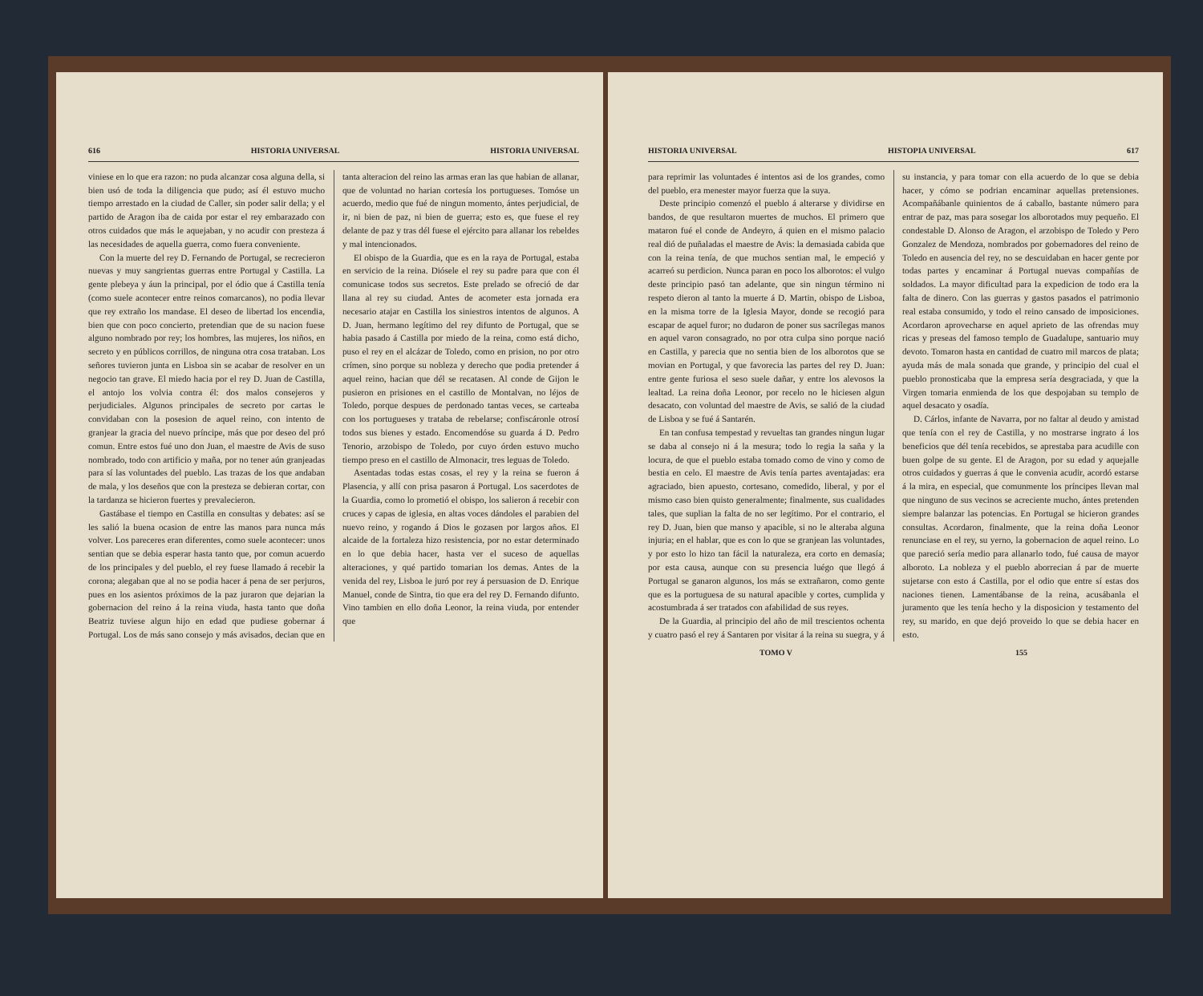616 HISTORIA UNIVERSAL HISTORIA UNIVERSAL
viniese en lo que era razon: no puda alcanzar cosa alguna della, si bien usó de toda la diligencia que pudo; así él estuvo mucho tiempo arrestado en la ciudad de Caller, sin poder salir della; y el partido de Aragon iba de caida por estar el rey embarazado con otros cuidados que más le aquejaban, y no acudir con presteza á las necesidades de aquella guerra, como fuera conveniente.
Con la muerte del rey D. Fernando de Portugal, se recrecieron nuevas y muy sangrientas guerras entre Portugal y Castilla. La gente plebeya y áun la principal, por el ódio que á Castilla tenía (como suele acontecer entre reinos comarcanos), no podia llevar que rey extraño los mandase. El deseo de libertad los encendia, bien que con poco concierto, pretendian que de su nacion fuese alguno nombrado por rey; los hombres, las mujeres, los niños, en secreto y en públicos corrillos, de ninguna otra cosa trataban. Los señores tuvieron junta en Lisboa sin se acabar de resolver en un negocio tan grave. El miedo hacia por el rey D. Juan de Castilla, el antojo los volvia contra él: dos malos consejeros y perjudiciales. Algunos principales de secreto por cartas le convidaban con la posesion de aquel reino, con intento de granjear la gracia del nuevo príncipe, más que por deseo del pró comun. Entre estos fué uno don Juan, el maestre de Avis de suso nombrado, todo con artificio y maña, por no tener aún granjeadas para sí las voluntades del pueblo. Las trazas de los que andaban de mala, y los deseños que con la presteza se debieran cortar, con la tardanza se hicieron fuertes y prevalecieron.
Gastábase el tiempo en Castilla en consultas y debates: así se les salió la buena ocasion de entre las manos para nunca más volver. Los pareceres eran diferentes, como suele acontecer: unos sentian que se debia esperar hasta tanto que, por comun acuerdo de los principales y del pueblo, el rey fuese llamado á recebir la corona; alegaban que al no se podia hacer á pena de ser perjuros, pues en los asientos próximos de la paz juraron que dejarian la gobernacion del reino á la reina viuda, hasta tanto que doña Beatriz tuviese algun hijo en edad que pudiese gobernar á Portugal. Los de más sano consejo y más avisados, decian que en tanta alteracion del reino las armas eran las que habian de allanar, que de voluntad no harian cortesía los portugueses. Tomóse un acuerdo, medio que fué de ningun momento, ántes perjudicial, de ir, ni bien de paz, ni bien de guerra; esto es, que fuese el rey delante de paz y tras dél fuese el ejército para allanar los rebeldes y mal intencionados.
El obispo de la Guardia, que es en la raya de Portugal, estaba en servicio de la reina. Diósele el rey su padre para que con él comunicase todos sus secretos. Este prelado se ofreció de dar llana al rey su ciudad. Antes de acometer esta jornada era necesario atajar en Castilla los siniestros intentos de algunos. A D. Juan, hermano legítimo del rey difunto de Portugal, que se habia pasado á Castilla por miedo de la reina, como está dicho, puso el rey en el alcázar de Toledo, como en prision, no por otro crímen, sino porque su nobleza y derecho que podia pretender á aquel reino, hacian que dél se recatasen. Al conde de Gijon le pusieron en prisiones en el castillo de Montalvan, no léjos de Toledo, porque despues de perdonado tantas veces, se carteaba con los portugueses y trataba de rebelarse; confiscáronle otrosí todos sus bienes y estado. Encomendóse su guarda á D. Pedro Tenorio, arzobispo de Toledo, por cuyo órden estuvo mucho tiempo preso en el castillo de Almonacir, tres leguas de Toledo.
Asentadas todas estas cosas, el rey y la reina se fueron á Plasencia, y allí con prisa pasaron á Portugal. Los sacerdotes de la Guardia, como lo prometió el obispo, los salieron á recebir con cruces y capas de iglesia, en altas voces dándoles el parabien del nuevo reino, y rogando á Dios le gozasen por largos años. El alcaide de la fortaleza hizo resistencia, por no estar determinado en lo que debia hacer, hasta ver el suceso de aquellas alteraciones, y qué partido tomarian los demas. Antes de la venida del rey, Lisboa le juró por rey á persuasion de D. Enrique Manuel, conde de Sintra, tio que era del rey D. Fernando difunto. Vino tambien en ello doña Leonor, la reina viuda, por entender que
HISTORIA UNIVERSAL HISTOPIA UNIVERSAL 617
para reprimir las voluntades é intentos asi de los grandes, como del pueblo, era menester mayor fuerza que la suya.
Deste principio comenzó el pueblo á alterarse y dividirse en bandos, de que resultaron muertes de muchos. El primero que mataron fué el conde de Andeyro, á quien en el mismo palacio real dió de puñaladas el maestre de Avis: la demasiada cabida que con la reina tenía, de que muchos sentian mal, le empeció y acarreó su perdicion. Nunca paran en poco los alborotos: el vulgo deste principio pasó tan adelante, que sin ningun término ni respeto dieron al tanto la muerte á D. Martin, obispo de Lisboa, en la misma torre de la Iglesia Mayor, donde se recogió para escapar de aquel furor; no dudaron de poner sus sacrílegas manos en aquel varon consagrado, no por otra culpa sino porque nació en Castilla, y parecia que no sentia bien de los alborotos que se movian en Portugal, y que favorecia las partes del rey D. Juan: entre gente furiosa el seso suele dañar, y entre los alevosos la lealtad. La reina doña Leonor, por recelo no le hiciesen algun desacato, con voluntad del maestre de Avis, se salió de la ciudad de Lisboa y se fué á Santarén.
En tan confusa tempestad y revueltas tan grandes ningun lugar se daba al consejo ni á la mesura; todo lo regia la saña y la locura, de que el pueblo estaba tomado como de vino y como de bestia en celo. El maestre de Avis tenía partes aventajadas: era agraciado, bien apuesto, cortesano, comedido, liberal, y por el mismo caso bien quisto generalmente; finalmente, sus cualidades tales, que suplian la falta de no ser legítimo. Por el contrario, el rey D. Juan, bien que manso y apacible, si no le alteraba alguna injuria; en el hablar, que es con lo que se granjean las voluntades, y por esto lo hizo tan fácil la naturaleza, era corto en demasía; por esta causa, aunque con su presencia luégo que llegó á Portugal se ganaron algunos, los más se extrañaron, como gente que es la portuguesa de su natural apacible y cortes, cumplida y acostumbrada á ser tratados con afabilidad de sus reyes.
De la Guardia, al principio del año de mil trescientos ochenta y cuatro pasó el rey á Santaren por visitar á la reina su suegra, y á su instancia, y para tomar con ella acuerdo de lo que se debia hacer, y cómo se podrian encaminar aquellas pretensiones. Acompañábanle quinientos de á caballo, bastante número para entrar de paz, mas para sosegar los alborotados muy pequeño. El condestable D. Alonso de Aragon, el arzobispo de Toledo y Pero Gonzalez de Mendoza, nombrados por gobernadores del reino de Toledo en ausencia del rey, no se descuidaban en hacer gente por todas partes y encaminar á Portugal nuevas compañías de soldados. La mayor dificultad para la expedicion de todo era la falta de dinero. Con las guerras y gastos pasados el patrimonio real estaba consumido, y todo el reino cansado de imposiciones. Acordaron aprovecharse en aquel aprieto de las ofrendas muy ricas y preseas del famoso templo de Guadalupe, santuario muy devoto. Tomaron hasta en cantidad de cuatro mil marcos de plata; ayuda más de mala sonada que grande, y principio del cual el pueblo pronosticaba que la empresa sería desgraciada, y que la Virgen tomaria enmienda de los que despojaban su templo de aquel desacato y osadía.
D. Cárlos, infante de Navarra, por no faltar al deudo y amistad que tenía con el rey de Castilla, y no mostrarse ingrato á los beneficios que dél tenía recebidos, se aprestaba para acudille con buen golpe de su gente. El de Aragon, por su edad y aquejalle otros cuidados y guerras á que le convenia acudir, acordó estarse á la mira, en especial, que comunmente los príncipes llevan mal que ninguno de sus vecinos se acreciente mucho, ántes pretenden siempre balanzar las potencias. En Portugal se hicieron grandes consultas. Acordaron, finalmente, que la reina doña Leonor renunciase en el rey, su yerno, la gobernacion de aquel reino. Lo que pareció sería medio para allanarlo todo, fué causa de mayor alboroto. La nobleza y el pueblo aborrecian á par de muerte sujetarse con esto á Castilla, por el odio que entre sí estas dos naciones tienen. Lamentábanse de la reina, acusábanla el juramento que les tenía hecho y la disposicion y testamento del rey, su marido, en que dejó proveido lo que se debia hacer en esto.
TOMO V 155